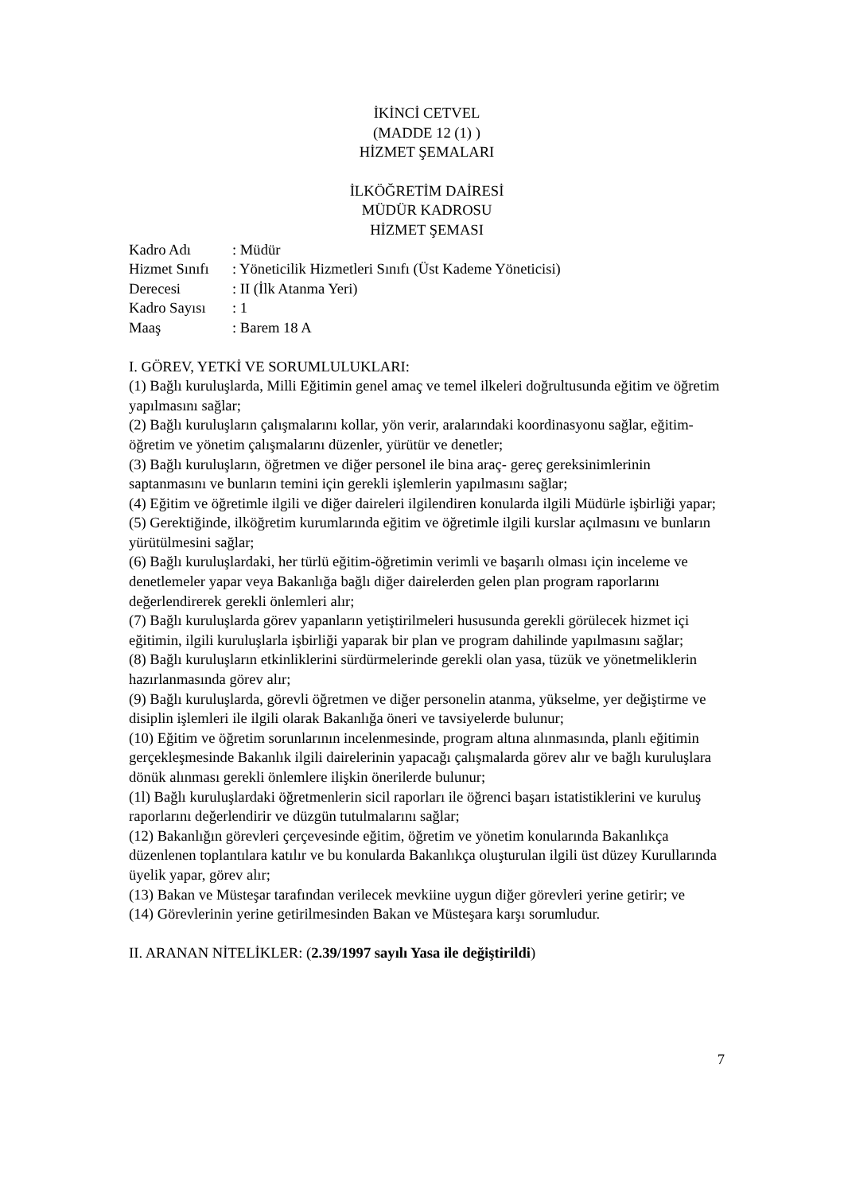İKİNCİ CETVEL
(MADDE 12 (1) )
HİZMET ŞEMALARI
İLKÖĞRETİM DAİRESİ
MÜDÜR KADROSU
HİZMET ŞEMASI
| Kadro Adı | : Müdür |
| Hizmet Sınıfı | : Yöneticilik Hizmetleri Sınıfı (Üst Kademe Yöneticisi) |
| Derecesi | : II (İlk Atanma Yeri) |
| Kadro Sayısı | : 1 |
| Maaş | : Barem 18 A |
I. GÖREV, YETKİ VE SORUMLULUKLARI:
(1) Bağlı kuruluşlarda, Milli Eğitimin genel amaç ve temel ilkeleri doğrultusunda eğitim ve öğretim yapılmasını sağlar;
(2) Bağlı kuruluşların çalışmalarını kollar, yön verir, aralarındaki koordinasyonu sağlar, eğitim-öğretim ve yönetim çalışmalarını düzenler, yürütür ve denetler;
(3) Bağlı kuruluşların, öğretmen ve diğer personel ile bina araç- gereç gereksinimlerinin saptanmasını ve bunların temini için gerekli işlemlerin yapılmasını sağlar;
(4) Eğitim ve öğretimle ilgili ve diğer daireleri ilgilendiren konularda ilgili Müdürle işbirliği yapar;
(5) Gerektiğinde, ilköğretim kurumlarında eğitim ve öğretimle ilgili kurslar açılmasını ve bunların yürütülmesini sağlar;
(6) Bağlı kuruluşlardaki, her türlü eğitim-öğretimin verimli ve başarılı olması için inceleme ve denetlemeler yapar veya Bakanlığa bağlı diğer dairelerden gelen plan program raporlarını değerlendirerek gerekli önlemleri alır;
(7) Bağlı kuruluşlarda görev yapanların yetiştirilmeleri hususunda gerekli görülecek hizmet içi eğitimin, ilgili kuruluşlarla işbirliği yaparak bir plan ve program dahilinde yapılmasını sağlar;
(8) Bağlı kuruluşların etkinliklerini sürdürmelerinde gerekli olan yasa, tüzük ve yönetmeliklerin hazırlanmasında görev alır;
(9) Bağlı kuruluşlarda, görevli öğretmen ve diğer personelin atanma, yükselme, yer değiştirme ve disiplin işlemleri ile ilgili olarak Bakanlığa öneri ve tavsiyelerde bulunur;
(10) Eğitim ve öğretim sorunlarının incelenmesinde, program altına alınmasında, planlı eğitimin gerçekleşmesinde Bakanlık ilgili dairelerinin yapacağı çalışmalarda görev alır ve bağlı kuruluşlara dönük alınması gerekli önlemlere ilişkin önerilerde bulunur;
(1l) Bağlı kuruluşlardaki öğretmenlerin sicil raporları ile öğrenci başarı istatistiklerini ve kuruluş raporlarını değerlendirir ve düzgün tutulmalarını sağlar;
(12) Bakanlığın görevleri çerçevesinde eğitim, öğretim ve yönetim konularında Bakanlıkça düzenlenen toplantılara katılır ve bu konularda Bakanlıkça oluşturulan ilgili üst düzey Kurullarında üyelik yapar, görev alır;
(13) Bakan ve Müsteşar tarafından verilecek mevkiine uygun diğer görevleri yerine getirir; ve
(14) Görevlerinin yerine getirilmesinden Bakan ve Müsteşara karşı sorumludur.
II. ARANAN NİTELİKLER: (2.39/1997 sayılı Yasa ile değiştirildi)
7